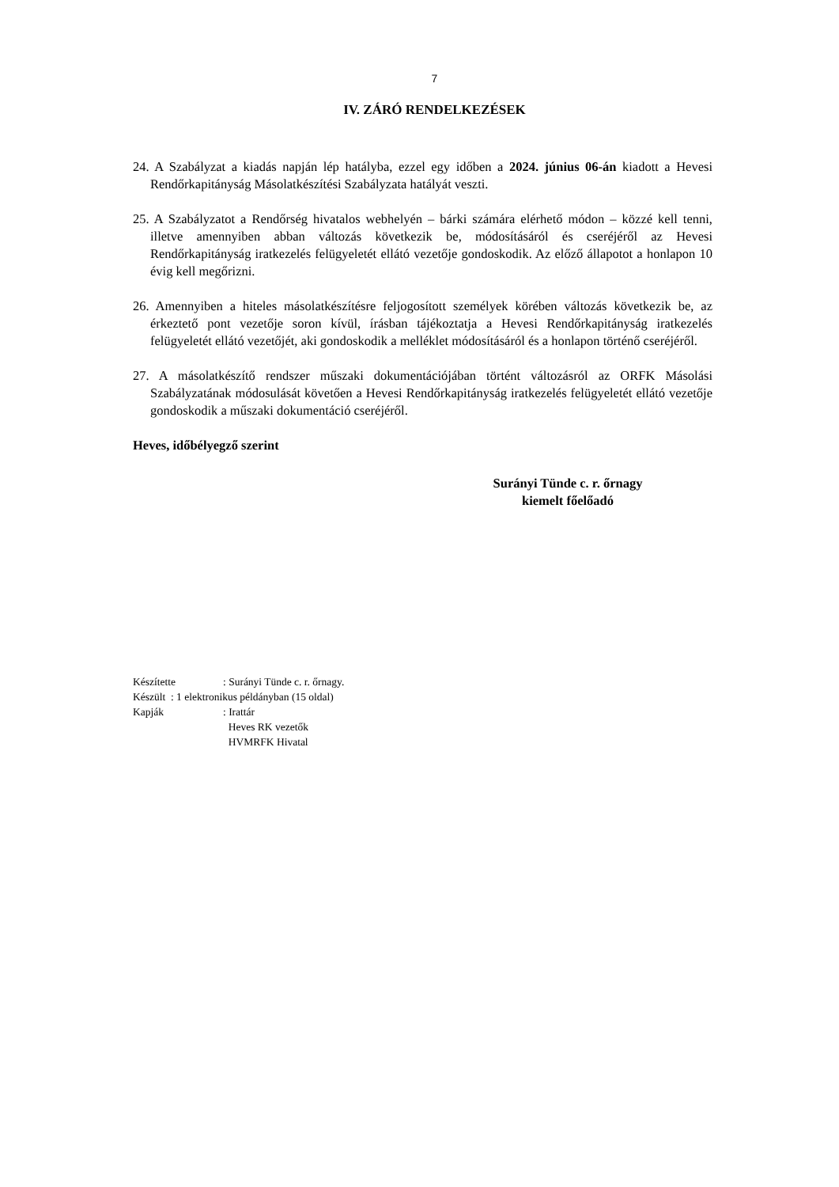7
IV. ZÁRÓ RENDELKEZÉSEK
24. A Szabályzat a kiadás napján lép hatályba, ezzel egy időben a 2024. június 06-án kiadott a Hevesi Rendőrkapitányság Másolatkészítési Szabályzata hatályát veszti.
25. A Szabályzatot a Rendőrség hivatalos webhelyén – bárki számára elérhető módon – közzé kell tenni, illetve amennyiben abban változás következik be, módosításáról és cseréjéről az Hevesi Rendőrkapitányság iratkezelés felügyeletét ellátó vezetője gondoskodik. Az előző állapotot a honlapon 10 évig kell megőrizni.
26. Amennyiben a hiteles másolatkészítésre feljogosított személyek körében változás következik be, az érkeztető pont vezetője soron kívül, írásban tájékoztatja a Hevesi Rendőrkapitányság iratkezelés felügyeletét ellátó vezetőjét, aki gondoskodik a melléklet módosításáról és a honlapon történő cseréjéről.
27. A másolatkészítő rendszer műszaki dokumentációjában történt változásról az ORFK Másolási Szabályzatának módosulását követően a Hevesi Rendőrkapitányság iratkezelés felügyeletét ellátó vezetője gondoskodik a műszaki dokumentáció cseréjéről.
Heves, időbélyegző szerint
Surányi Tünde c. r. őrnagy
kiemelt főelőadó
| Készítette | : Surányi Tünde c. r. őrnagy. |
| Készült : 1 elektronikus példányban (15 oldal) | |
| Kapják | : Irattár Heves RK vezetők HVMRFK Hivatal |